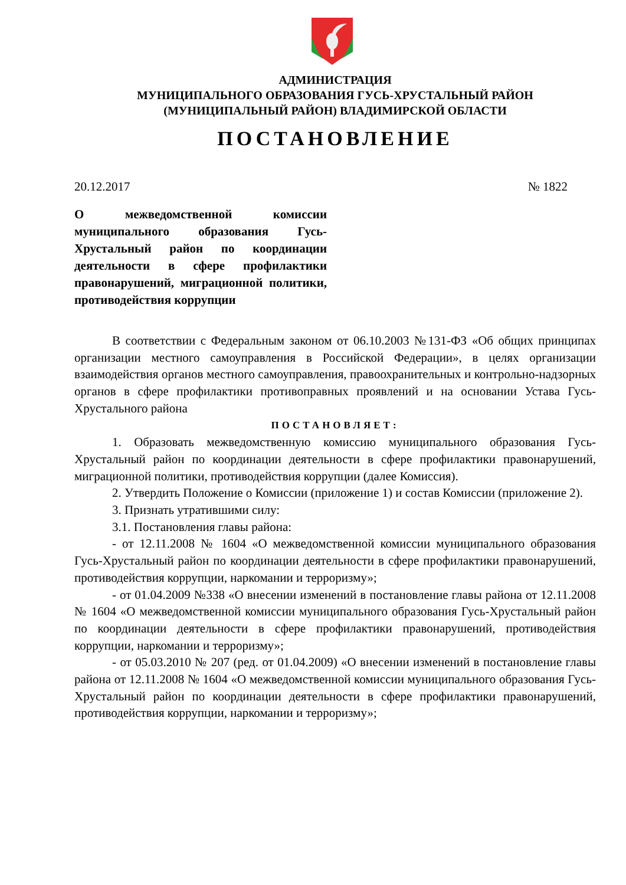АДМИНИСТРАЦИЯ
МУНИЦИПАЛЬНОГО ОБРАЗОВАНИЯ ГУСЬ-ХРУСТАЛЬНЫЙ РАЙОН
(МУНИЦИПАЛЬНЫЙ РАЙОН) ВЛАДИМИРСКОЙ ОБЛАСТИ
ПОСТАНОВЛЕНИЕ
20.12.2017 № 1822
О межведомственной комиссии муниципального образования Гусь-Хрустальный район по координации деятельности в сфере профилактики правонарушений, миграционной политики, противодействия коррупции
В соответствии с Федеральным законом от 06.10.2003 №131-ФЗ «Об общих принципах организации местного самоуправления в Российской Федерации», в целях организации взаимодействия органов местного самоуправления, правоохранительных и контрольно-надзорных органов в сфере профилактики противоправных проявлений и на основании Устава Гусь-Хрустального района
ПОСТАНОВЛЯЕТ:
1. Образовать межведомственную комиссию муниципального образования Гусь-Хрустальный район по координации деятельности в сфере профилактики правонарушений, миграционной политики, противодействия коррупции (далее Комиссия).
2. Утвердить Положение о Комиссии (приложение 1) и состав Комиссии (приложение 2).
3. Признать утратившими силу:
3.1. Постановления главы района:
- от 12.11.2008 № 1604 «О межведомственной комиссии муниципального образования Гусь-Хрустальный район по координации деятельности в сфере профилактики правонарушений, противодействия коррупции, наркомании и терроризму»;
- от 01.04.2009 №338 «О внесении изменений в постановление главы района от 12.11.2008 № 1604 «О межведомственной комиссии муниципального образования Гусь-Хрустальный район по координации деятельности в сфере профилактики правонарушений, противодействия коррупции, наркомании и терроризму»;
- от 05.03.2010 № 207 (ред. от 01.04.2009) «О внесении изменений в постановление главы района от 12.11.2008 № 1604 «О межведомственной комиссии муниципального образования Гусь-Хрустальный район по координации деятельности в сфере профилактики правонарушений, противодействия коррупции, наркомании и терроризму»;